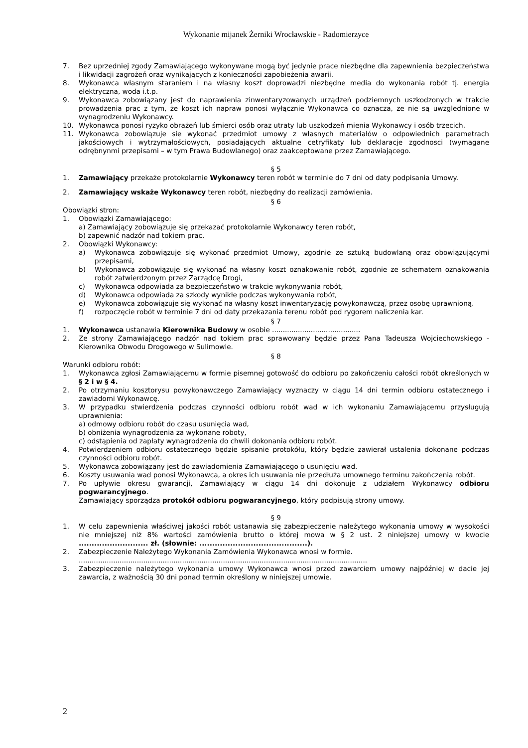Wykonanie mijanek Żerniki Wrocławskie - Radomierzyce
7. Bez uprzedniej zgody Zamawiającego wykonywane mogą być jedynie prace niezbędne dla zapewnienia bezpieczeństwa i likwidacji zagrożeń oraz wynikających z konieczności zapobieżenia awarii.
8. Wykonawca własnym staraniem i na własny koszt doprowadzi niezbędne media do wykonania robót tj. energia elektryczna, woda i.t.p.
9. Wykonawca zobowiązany jest do naprawienia zinwentaryzowanych urządzeń podziemnych uszkodzonych w trakcie prowadzenia prac z tym, że koszt ich napraw ponosi wyłącznie Wykonawca co oznacza, ze nie są uwzglednione w wynagrodzeniu Wykonawcy.
10. Wykonawca ponosi ryzyko obrażeń lub śmierci osób oraz utraty lub uszkodzeń mienia Wykonawcy i osób trzecich.
11. Wykonawca zobowiązuje sie wykonać przedmiot umowy z własnych materiałów o odpowiednich parametrach jakościowych i wytrzymałościowych, posiadających aktualne cetryfikaty lub deklaracje zgodnosci (wymagane odrębnynmi przepisami – w tym Prawa Budowlanego) oraz zaakceptowane przez Zamawiającego.
§ 5
1. Zamawiający przekaże protokolarnie Wykonawcy teren robót w terminie do 7 dni od daty podpisania Umowy.
2. Zamawiający wskaże Wykonawcy teren robót, niezbędny do realizacji zamówienia.
§ 6
Obowiązki stron:
1. Obowiązki Zamawiającego:
a) Zamawiający zobowiązuje się przekazać protokolarnie Wykonawcy teren robót,
b) zapewnić nadzór nad tokiem prac.
2. Obowiązki Wykonawcy:
a) Wykonawca zobowiązuje się wykonać przedmiot Umowy, zgodnie ze sztuką budowlaną oraz obowiązującymi przepisami,
b) Wykonawca zobowiązuje się wykonać na własny koszt oznakowanie robót, zgodnie ze schematem oznakowania robót zatwierdzonym przez Zarządcę Drogi,
c) Wykonawca odpowiada za bezpieczeństwo w trakcie wykonywania robót,
d) Wykonawca odpowiada za szkody wynikłe podczas wykonywania robót,
e) Wykonawca zobowiązuje się wykonać na własny koszt inwentaryzację powykonawczą, przez osobę uprawnioną.
f) rozpoczęcie robót w terminie 7 dni od daty przekazania terenu robót pod rygorem naliczenia kar.
§ 7
1. Wykonawca ustanawia Kierownika Budowy w osobie .........................................
2. Ze strony Zamawiającego nadzór nad tokiem prac sprawowany będzie przez Pana Tadeusza Wojciechowskiego - Kierownika Obwodu Drogowego w Sulimowie.
§ 8
Warunki odbioru robót:
1. Wykonawca zgłosi Zamawiającemu w formie pisemnej gotowość do odbioru po zakończeniu całości robót określonych w § 2 i w § 4.
2. Po otrzymaniu kosztorysu powykonawczego Zamawiający wyznaczy w ciągu 14 dni termin odbioru ostatecznego i zawiadomi Wykonawcę.
3. W przypadku stwierdzenia podczas czynności odbioru robót wad w ich wykonaniu Zamawiającemu przysługują uprawnienia:
a) odmowy odbioru robót do czasu usunięcia wad,
b) obniżenia wynagrodzenia za wykonane roboty,
c) odstąpienia od zapłaty wynagrodzenia do chwili dokonania odbioru robót.
4. Potwierdzeniem odbioru ostatecznego będzie spisanie protokółu, który będzie zawierał ustalenia dokonane podczas czynności odbioru robót.
5. Wykonawca zobowiązany jest do zawiadomienia Zamawiającego o usunięciu wad.
6. Koszty usuwania wad ponosi Wykonawca, a okres ich usuwania nie przedłuża umownego terminu zakończenia robót.
7. Po upływie okresu gwarancji, Zamawiający w ciągu 14 dni dokonuje z udziałem Wykonawcy odbioru pogwarancyjnego.
Zamawiający sporządza protokół odbioru pogwarancyjnego, który podpisują strony umowy.
§ 9
1. W celu zapewnienia właściwej jakości robót ustanawia się zabezpieczenie należytego wykonania umowy w wysokości nie mniejszej niż 8% wartości zamówienia brutto o której mowa w § 2 ust. 2 niniejszej umowy w kwocie ........................... zł. (słownie: ..........................................).
2. Zabezpieczenie Należytego Wykonania Zamówienia Wykonawca wnosi w formie.
......................................................................................................................................
3. Zabezpieczenie należytego wykonania umowy Wykonawca wnosi przed zawarciem umowy najpóźniej w dacie jej zawarcia, z ważnością 30 dni ponad termin określony w niniejszej umowie.
2